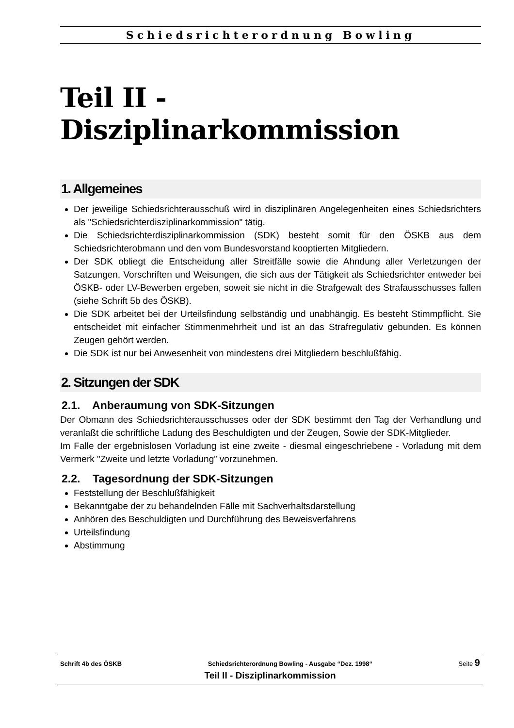Schiedsrichterordnung Bowling
Teil II - Disziplinarkommission
1. Allgemeines
Der jeweilige Schiedsrichterausschuß wird in disziplinären Angelegenheiten eines Schiedsrichters als "Schiedsrichterdisziplinarkommission" tätig.
Die Schiedsrichterdisziplinarkommission (SDK) besteht somit für den ÖSKB aus dem Schiedsrichterobmann und den vom Bundesvorstand kooptierten Mitgliedern.
Der SDK obliegt die Entscheidung aller Streitfälle sowie die Ahndung aller Verletzungen der Satzungen, Vorschriften und Weisungen, die sich aus der Tätigkeit als Schiedsrichter entweder bei ÖSKB- oder LV-Bewerben ergeben, soweit sie nicht in die Strafgewalt des Strafausschusses fallen (siehe Schrift 5b des ÖSKB).
Die SDK arbeitet bei der Urteilsfindung selbständig und unabhängig. Es besteht Stimmpflicht. Sie entscheidet mit einfacher Stimmenmehrheit und ist an das Strafregulativ gebunden. Es können Zeugen gehört werden.
Die SDK ist nur bei Anwesenheit von mindestens drei Mitgliedern beschlußfähig.
2. Sitzungen der SDK
2.1. Anberaumung von SDK-Sitzungen
Der Obmann des Schiedsrichterausschusses oder der SDK bestimmt den Tag der Verhandlung und veranlaßt die schriftliche Ladung des Beschuldigten und der Zeugen, Sowie der SDK-Mitglieder.
Im Falle der ergebnislosen Vorladung ist eine zweite - diesmal eingeschriebene - Vorladung mit dem Vermerk "Zweite und letzte Vorladung” vorzunehmen.
2.2. Tagesordnung der SDK-Sitzungen
Feststellung der Beschlußfähigkeit
Bekanntgabe der zu behandelnden Fälle mit Sachverhaltsdarstellung
Anhören des Beschuldigten und Durchführung des Beweisverfahrens
Urteilsfindung
Abstimmung
Schrift 4b des ÖSKB Schiedsrichterordnung Bowling - Ausgabe “Dez. 1998“Seite 9
Teil II - Disziplinarkommission